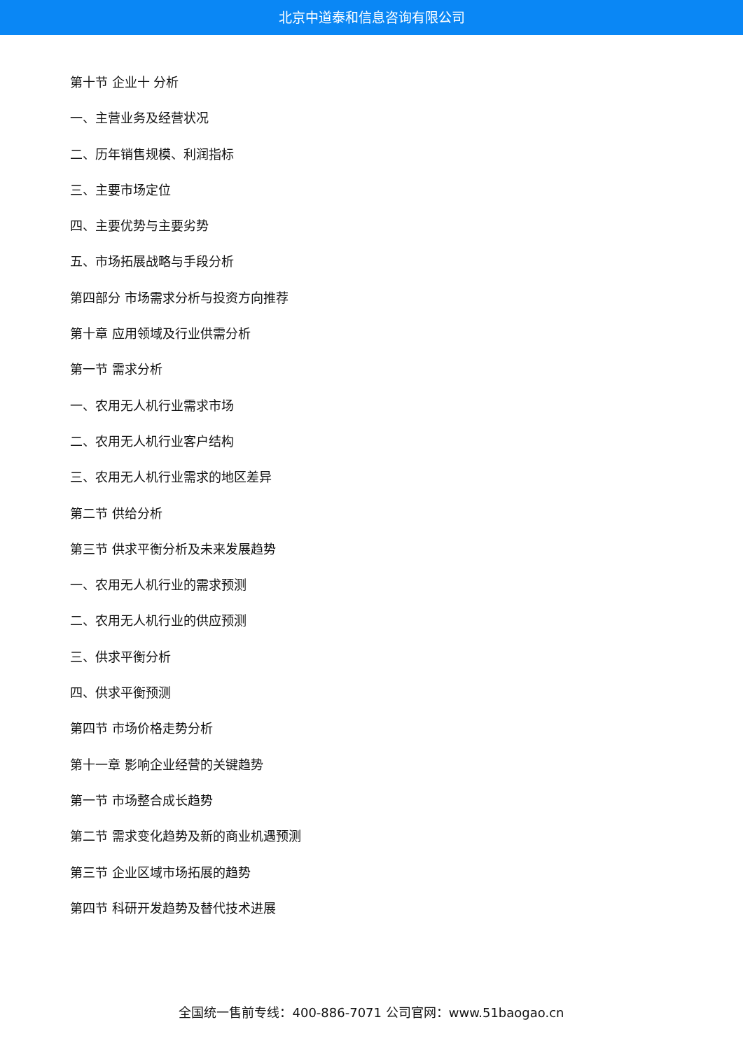北京中道泰和信息咨询有限公司
第十节 企业十 分析
一、主营业务及经营状况
二、历年销售规模、利润指标
三、主要市场定位
四、主要优势与主要劣势
五、市场拓展战略与手段分析
第四部分 市场需求分析与投资方向推荐
第十章 应用领域及行业供需分析
第一节 需求分析
一、农用无人机行业需求市场
二、农用无人机行业客户结构
三、农用无人机行业需求的地区差异
第二节 供给分析
第三节 供求平衡分析及未来发展趋势
一、农用无人机行业的需求预测
二、农用无人机行业的供应预测
三、供求平衡分析
四、供求平衡预测
第四节 市场价格走势分析
第十一章 影响企业经营的关键趋势
第一节 市场整合成长趋势
第二节 需求变化趋势及新的商业机遇预测
第三节 企业区域市场拓展的趋势
第四节 科研开发趋势及替代技术进展
全国统一售前专线：400-886-7071 公司官网：www.51baogao.cn